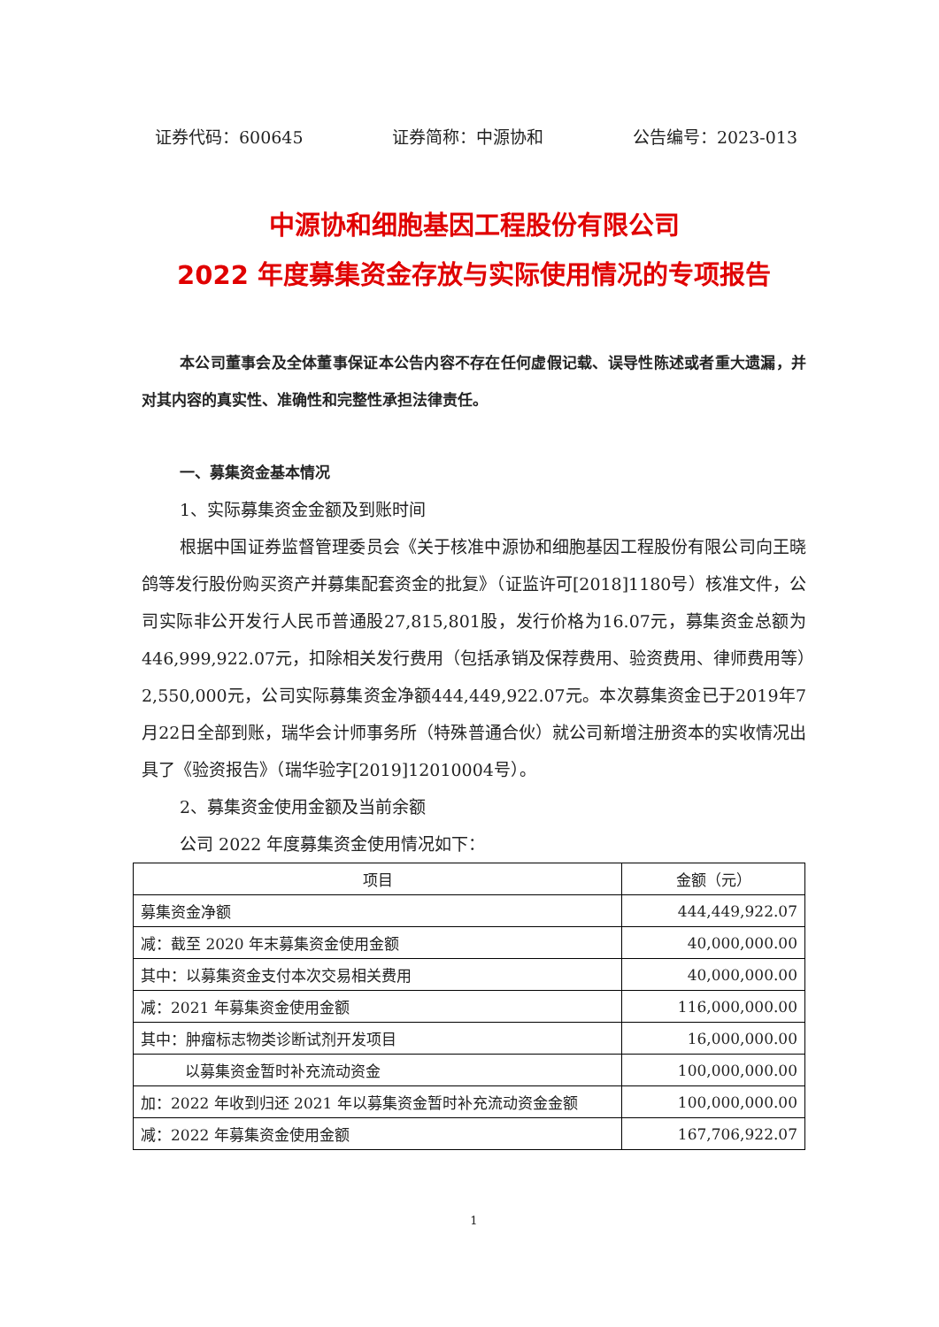证券代码：600645 证券简称：中源协和 公告编号：2023-013
中源协和细胞基因工程股份有限公司
2022 年度募集资金存放与实际使用情况的专项报告
本公司董事会及全体董事保证本公告内容不存在任何虚假记载、误导性陈述或者重大遗漏，并对其内容的真实性、准确性和完整性承担法律责任。
一、募集资金基本情况
1、实际募集资金金额及到账时间
根据中国证券监督管理委员会《关于核准中源协和细胞基因工程股份有限公司向王晓鸽等发行股份购买资产并募集配套资金的批复》（证监许可[2018]1180号）核准文件，公司实际非公开发行人民币普通股27,815,801股，发行价格为16.07元，募集资金总额为446,999,922.07元，扣除相关发行费用（包括承销及保荐费用、验资费用、律师费用等）2,550,000元，公司实际募集资金净额444,449,922.07元。本次募集资金已于2019年7月22日全部到账，瑞华会计师事务所（特殊普通合伙）就公司新增注册资本的实收情况出具了《验资报告》（瑞华验字[2019]12010004号）。
2、募集资金使用金额及当前余额
公司 2022 年度募集资金使用情况如下：
| 项目 | 金额（元） |
| --- | --- |
| 募集资金净额 | 444,449,922.07 |
| 减：截至 2020 年末募集资金使用金额 | 40,000,000.00 |
| 其中：以募集资金支付本次交易相关费用 | 40,000,000.00 |
| 减：2021 年募集资金使用金额 | 116,000,000.00 |
| 其中：肿瘤标志物类诊断试剂开发项目 | 16,000,000.00 |
| 以募集资金暂时补充流动资金 | 100,000,000.00 |
| 加：2022 年收到归还 2021 年以募集资金暂时补充流动资金金额 | 100,000,000.00 |
| 减：2022 年募集资金使用金额 | 167,706,922.07 |
1